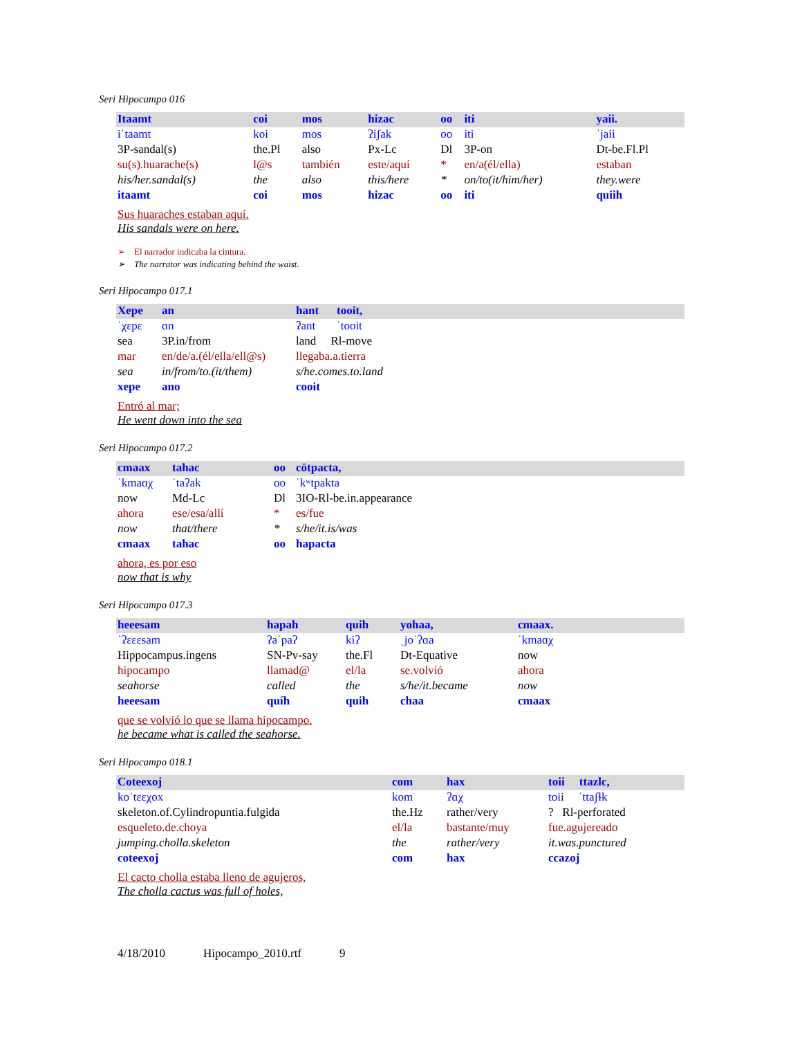Seri Hipocampo 016
| Itaamt | coi | mos | hizac | oo | iti | yaii. |
| iˈtaamt | koi | mos | ʔiʃak | oo | iti | ˈjaii |
| 3P-sandal(s) | the.Pl | also | Px-Lc | Dl | 3P-on | Dt-be.Fl.Pl |
| su(s).huarache(s) | l@s | también | este/aquí | * | en/a(él/ella) | estaban |
| his/her.sandal(s) | the | also | this/here | * | on/to(it/him/her) | they.were |
| itaamt | coi | mos | hizac | oo | iti | quiih |
Sus huaraches estaban aquí.
His sandals were on here.
➢ El narrador indicaba la cintura.
➢ The narrator was indicating behind the waist.
Seri Hipocampo 017.1
| Xepe | an | hant | tooit, |
| ˈχɛpɛ | ɑn | ʔant | ˈtooit |
| sea | 3P.in/from | land Rl-move | |
| mar | en/de/a.(él/ella/ell@s) | llegaba.a.tierra | |
| sea | in/from/to.(it/them) | s/he.comes.to.land | |
| xepe | ano | cooit | |
Entró al mar;
He went down into the sea
Seri Hipocampo 017.2
| cmaax | tahac | oo | cötpacta, |
| ˈkmaɑχ | ˈtaʔak | oo | ˈkʷtpakta |
| now | Md-Lc | Dl | 3IO-Rl-be.in.appearance |
| ahora | ese/esa/allí | * | es/fue |
| now | that/there | * | s/he/it.is/was |
| cmaax | tahac | oo | hapacta |
ahora, es por eso
now that is why
Seri Hipocampo 017.3
| heeesam | hapah | quih | yohaa, | cmaax. |
| ˈʔɛɛɛsam | ʔaˈpaʔ | kiʔ | ˌjoˈʔɑa | ˈkmaɑχ |
| Hippocampus.ingens | SN-Pv-say | the.Fl | Dt-Equative | now |
| hipocampo | llamad@ | el/la | se.volvió | ahora |
| seahorse | called | the | s/he/it.became | now |
| heeesam | quíh | quih | chaa | cmaax |
que se volvió lo que se llama hipocampo.
he became what is called the seahorse.
Seri Hipocampo 018.1
| Coteexoj | com | hax | toii ttazlc, |
| koˈtɛɛχox | kom | ʔɑχ | toii ˈttaʃɬk |
| skeleton.of.Cylindropuntia.fulgida | the.Hz | rather/very | ? Rl-perforated |
| esqueleto.de.choya | el/la | bastante/muy | fue.agujereado |
| jumping.cholla.skeleton | the | rather/very | it.was.punctured |
| coteexoj | com | hax | ccazoj |
El cacto cholla estaba lleno de agujeros,
The cholla cactus was full of holes,
4/18/2010 Hipocampo_2010.rtf 9